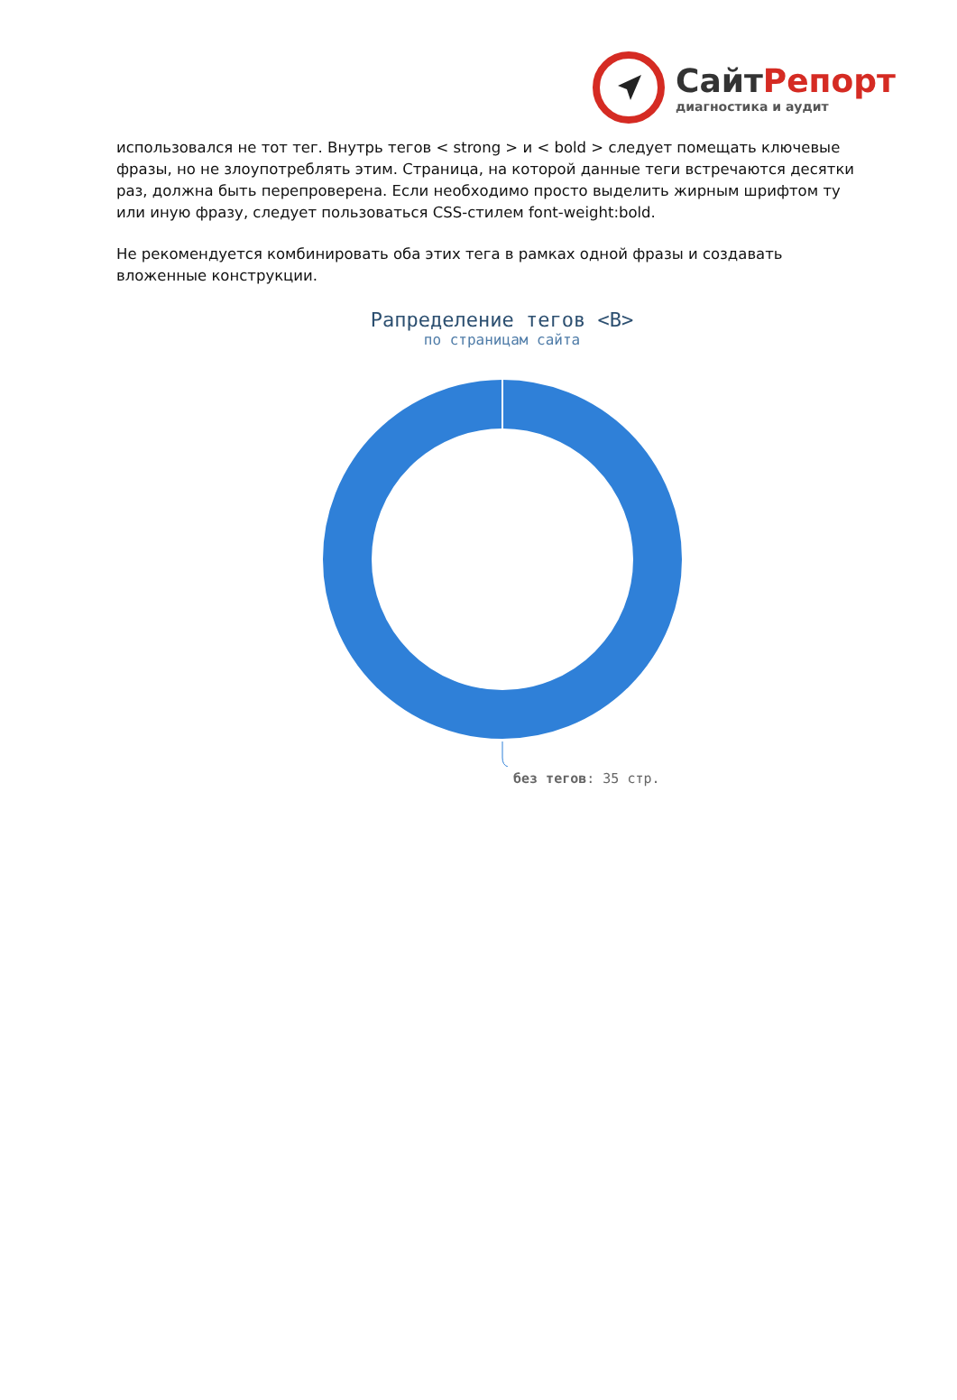СайтРепорт
диагностика и аудит
использовался не тот тег. Внутрь тегов < strong > и < bold > следует помещать ключевые фразы, но не злоупотреблять этим. Страница, на которой данные теги встречаются десятки раз, должна быть перепроверена. Если необходимо просто выделить жирным шрифтом ту или иную фразу, следует пользоваться CSS-стилем font-weight:bold.
Не рекомендуется комбинировать оба этих тега в рамках одной фразы и создавать вложенные конструкции.
Рапределение тегов <B>
по страницам сайта
без тегов: 35 стр.